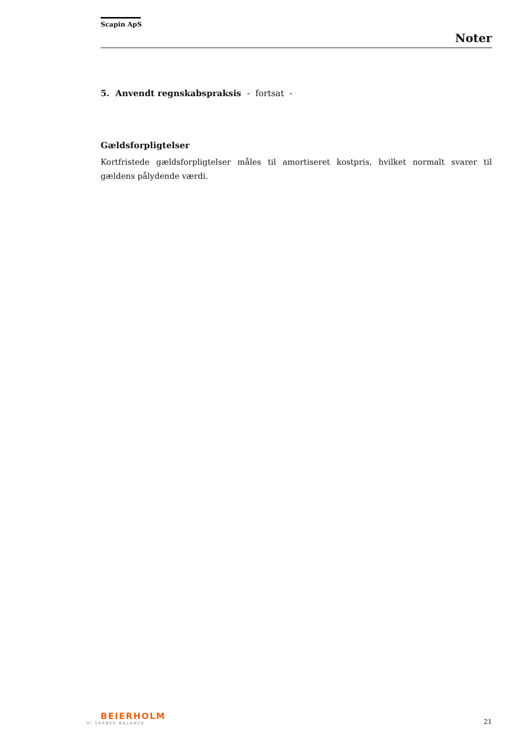Scapin ApS
Noter
5. Anvendt regnskabspraksis - fortsat -
Gældsforpligtelser
Kortfristede gældsforpligtelser måles til amortiseret kostpris, hvilket normalt svarer til gældens pålydende værdi.
BEIERHOLM
VI SKABER BALANCE
21